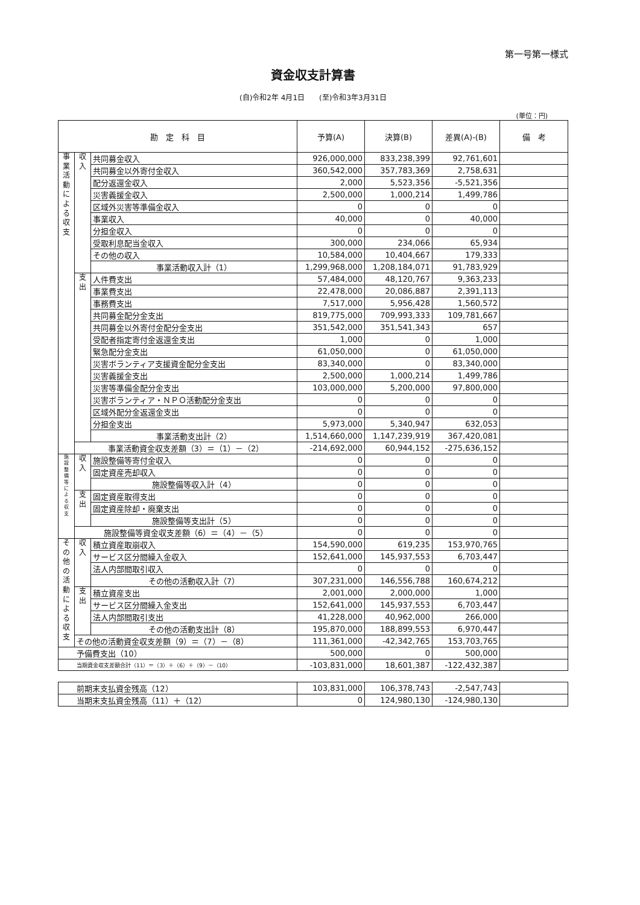第一号第一様式
資金収支計算書
(自)令和2年 4月1日　　(至)令和3年3月31日
(単位：円)
| 勘 定 科 目 | | | 予算(A) | 決算(B) | 差異(A)-(B) | 備 考 |
| --- | --- | --- | --- | --- | --- | --- |
| 事 業 活 動 に よ る 収 支 | 収 入 | 共同募金収入 | 926,000,000 | 833,238,399 | 92,761,601 | |
| | | 共同募金以外寄付金収入 | 360,542,000 | 357,783,369 | 2,758,631 | |
| | | 配分返還金収入 | 2,000 | 5,523,356 | -5,521,356 | |
| | | 災害義援金収入 | 2,500,000 | 1,000,214 | 1,499,786 | |
| | | 区域外災害等準備金収入 | 0 | 0 | 0 | |
| | | 事業収入 | 40,000 | 0 | 40,000 | |
| | | 分担金収入 | 0 | 0 | 0 | |
| | | 受取利息配当金収入 | 300,000 | 234,066 | 65,934 | |
| | | その他の収入 | 10,584,000 | 10,404,667 | 179,333 | |
| | | 事業活動収入計（1） | 1,299,968,000 | 1,208,184,071 | 91,783,929 | |
| | 支 出 | 人件費支出 | 57,484,000 | 48,120,767 | 9,363,233 | |
| | | 事業費支出 | 22,478,000 | 20,086,887 | 2,391,113 | |
| | | 事務費支出 | 7,517,000 | 5,956,428 | 1,560,572 | |
| | | 共同募金配分金支出 | 819,775,000 | 709,993,333 | 109,781,667 | |
| | | 共同募金以外寄付金配分金支出 | 351,542,000 | 351,541,343 | 657 | |
| | | 受配者指定寄付金返還金支出 | 1,000 | 0 | 1,000 | |
| | | 緊急配分金支出 | 61,050,000 | 0 | 61,050,000 | |
| | | 災害ボランティア支援資金配分金支出 | 83,340,000 | 0 | 83,340,000 | |
| | | 災害義援金支出 | 2,500,000 | 1,000,214 | 1,499,786 | |
| | | 災害等準備金配分金支出 | 103,000,000 | 5,200,000 | 97,800,000 | |
| | | 災害ボランティア・ＮＰＯ活動配分金支出 | 0 | 0 | 0 | |
| | | 区域外配分金返還金支出 | 0 | 0 | 0 | |
| | | 分担金支出 | 5,973,000 | 5,340,947 | 632,053 | |
| | | 事業活動支出計（2） | 1,514,660,000 | 1,147,239,919 | 367,420,081 | |
| | 事業活動資金収支差額（3）＝（1）－（2） | | -214,692,000 | 60,944,152 | -275,636,152 | |
| 施 設 整 備 等 に よ る 収 支 | 収 入 | 施設整備等寄付金収入 | 0 | 0 | 0 | |
| | | 固定資産売却収入 | 0 | 0 | 0 | |
| | | 施設整備等収入計（4） | 0 | 0 | 0 | |
| | 支 出 | 固定資産取得支出 | 0 | 0 | 0 | |
| | | 固定資産除却・廃棄支出 | 0 | 0 | 0 | |
| | | 施設整備等支出計（5） | 0 | 0 | 0 | |
| | 施設整備等資金収支差額（6）＝（4）－（5） | | 0 | 0 | 0 | |
| そ の 他 の 活 動 に よ る 収 支 | 収 入 | 積立資産取崩収入 | 154,590,000 | 619,235 | 153,970,765 | |
| | | サービス区分間繰入金収入 | 152,641,000 | 145,937,553 | 6,703,447 | |
| | | 法人内部間取引収入 | 0 | 0 | 0 | |
| | | その他の活動収入計（7） | 307,231,000 | 146,556,788 | 160,674,212 | |
| | 支 出 | 積立資産支出 | 2,001,000 | 2,000,000 | 1,000 | |
| | | サービス区分間繰入金支出 | 152,641,000 | 145,937,553 | 6,703,447 | |
| | | 法人内部間取引支出 | 41,228,000 | 40,962,000 | 266,000 | |
| | | その他の活動支出計（8） | 195,870,000 | 188,899,553 | 6,970,447 | |
| | その他の活動資金収支差額（9）＝（7）－（8） | | 111,361,000 | -42,342,765 | 153,703,765 | |
| 予備費支出（10） | | | 500,000 | 0 | 500,000 | |
| 当期資金収支差額合計（11）＝（3）＋（6）＋（9）－（10） | | | -103,831,000 | 18,601,387 | -122,432,387 | |
| 前期末支払資金残高（12） | 103,831,000 | 106,378,743 | -2,547,743 | |
| 当期末支払資金残高（11）＋（12） | 0 | 124,980,130 | -124,980,130 | |